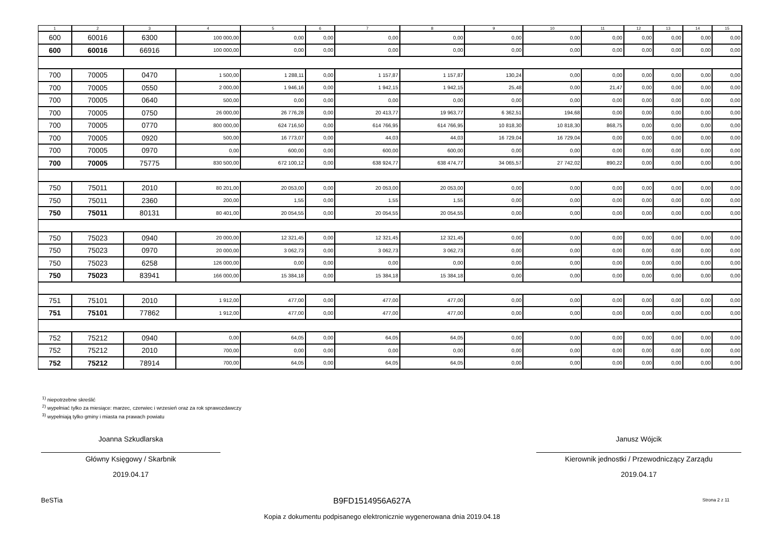| 1 | 2 | 3 | 4 | 5 | 6 | 7 | 8 | 9 | 10 | 11 | 12 | 13 | 14 | 15 |
| --- | --- | --- | --- | --- | --- | --- | --- | --- | --- | --- | --- | --- | --- | --- |
| 600 | 60016 | 6300 | 100 000,00 | 0,00 | 0,00 | 0,00 | 0,00 | 0,00 | 0,00 | 0,00 | 0,00 | 0,00 | 0,00 | 0,00 |
| 600 | 60016 | 66916 | 100 000,00 | 0,00 | 0,00 | 0,00 | 0,00 | 0,00 | 0,00 | 0,00 | 0,00 | 0,00 | 0,00 | 0,00 |
| 700 | 70005 | 0470 | 1 500,00 | 1 288,11 | 0,00 | 1 157,87 | 1 157,87 | 130,24 | 0,00 | 0,00 | 0,00 | 0,00 | 0,00 | 0,00 |
| 700 | 70005 | 0550 | 2 000,00 | 1 946,16 | 0,00 | 1 942,15 | 1 942,15 | 25,48 | 0,00 | 21,47 | 0,00 | 0,00 | 0,00 | 0,00 |
| 700 | 70005 | 0640 | 500,00 | 0,00 | 0,00 | 0,00 | 0,00 | 0,00 | 0,00 | 0,00 | 0,00 | 0,00 | 0,00 | 0,00 |
| 700 | 70005 | 0750 | 26 000,00 | 26 776,28 | 0,00 | 20 413,77 | 19 963,77 | 6 362,51 | 194,68 | 0,00 | 0,00 | 0,00 | 0,00 | 0,00 |
| 700 | 70005 | 0770 | 800 000,00 | 624 716,50 | 0,00 | 614 766,95 | 614 766,95 | 10 818,30 | 10 818,30 | 868,75 | 0,00 | 0,00 | 0,00 | 0,00 |
| 700 | 70005 | 0920 | 500,00 | 16 773,07 | 0,00 | 44,03 | 44,03 | 16 729,04 | 16 729,04 | 0,00 | 0,00 | 0,00 | 0,00 | 0,00 |
| 700 | 70005 | 0970 | 0,00 | 600,00 | 0,00 | 600,00 | 600,00 | 0,00 | 0,00 | 0,00 | 0,00 | 0,00 | 0,00 | 0,00 |
| 700 | 70005 | 75775 | 830 500,00 | 672 100,12 | 0,00 | 638 924,77 | 638 474,77 | 34 065,57 | 27 742,02 | 890,22 | 0,00 | 0,00 | 0,00 | 0,00 |
| 750 | 75011 | 2010 | 80 201,00 | 20 053,00 | 0,00 | 20 053,00 | 20 053,00 | 0,00 | 0,00 | 0,00 | 0,00 | 0,00 | 0,00 | 0,00 |
| 750 | 75011 | 2360 | 200,00 | 1,55 | 0,00 | 1,55 | 1,55 | 0,00 | 0,00 | 0,00 | 0,00 | 0,00 | 0,00 | 0,00 |
| 750 | 75011 | 80131 | 80 401,00 | 20 054,55 | 0,00 | 20 054,55 | 20 054,55 | 0,00 | 0,00 | 0,00 | 0,00 | 0,00 | 0,00 | 0,00 |
| 750 | 75023 | 0940 | 20 000,00 | 12 321,45 | 0,00 | 12 321,45 | 12 321,45 | 0,00 | 0,00 | 0,00 | 0,00 | 0,00 | 0,00 | 0,00 |
| 750 | 75023 | 0970 | 20 000,00 | 3 062,73 | 0,00 | 3 062,73 | 3 062,73 | 0,00 | 0,00 | 0,00 | 0,00 | 0,00 | 0,00 | 0,00 |
| 750 | 75023 | 6258 | 126 000,00 | 0,00 | 0,00 | 0,00 | 0,00 | 0,00 | 0,00 | 0,00 | 0,00 | 0,00 | 0,00 | 0,00 |
| 750 | 75023 | 83941 | 166 000,00 | 15 384,18 | 0,00 | 15 384,18 | 15 384,18 | 0,00 | 0,00 | 0,00 | 0,00 | 0,00 | 0,00 | 0,00 |
| 751 | 75101 | 2010 | 1 912,00 | 477,00 | 0,00 | 477,00 | 477,00 | 0,00 | 0,00 | 0,00 | 0,00 | 0,00 | 0,00 | 0,00 |
| 751 | 75101 | 77862 | 1 912,00 | 477,00 | 0,00 | 477,00 | 477,00 | 0,00 | 0,00 | 0,00 | 0,00 | 0,00 | 0,00 | 0,00 |
| 752 | 75212 | 0940 | 0,00 | 64,05 | 0,00 | 64,05 | 64,05 | 0,00 | 0,00 | 0,00 | 0,00 | 0,00 | 0,00 | 0,00 |
| 752 | 75212 | 2010 | 700,00 | 0,00 | 0,00 | 0,00 | 0,00 | 0,00 | 0,00 | 0,00 | 0,00 | 0,00 | 0,00 | 0,00 |
| 752 | 75212 | 78914 | 700,00 | 64,05 | 0,00 | 64,05 | 64,05 | 0,00 | 0,00 | 0,00 | 0,00 | 0,00 | 0,00 | 0,00 |
<sup>1)</sup> niepotrzebne skreślić
<sup>2)</sup> wypełniać tylko za miesiące: marzec, czerwiec i wrzesień oraz za rok sprawozdawczy
<sup>3)</sup> wypełniają tylko gminy i miasta na prawach powiatu
Joanna Szkudlarska
Główny Księgowy / Skarbnik
2019.04.17
Janusz Wójcik
Kierownik jednostki / Przewodniczący Zarządu
2019.04.17
BeSTia B9FD1514956A627A Strona 2 z 11
Kopia z dokumentu podpisanego elektronicznie wygenerowana dnia 2019.04.18